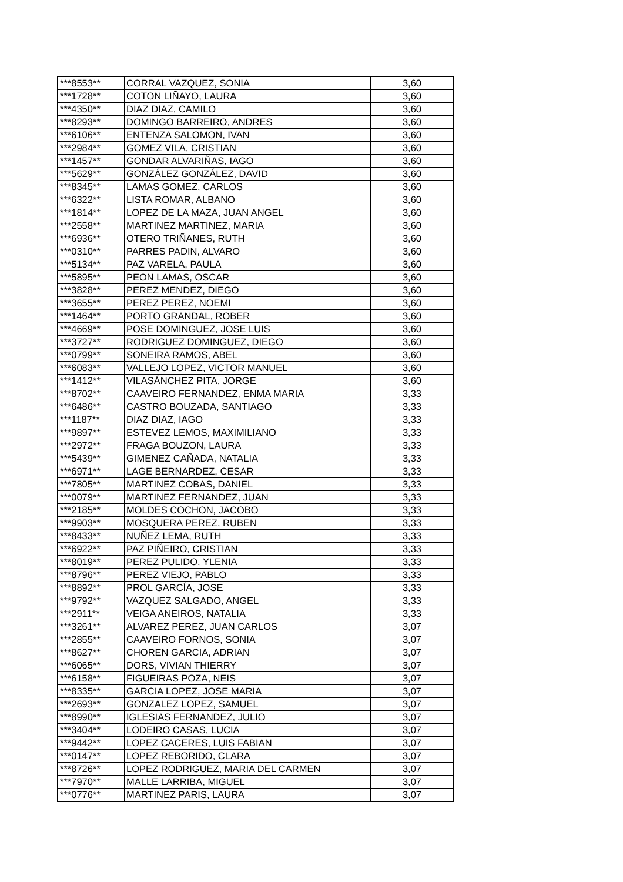| ***8553** | CORRAL VAZQUEZ, SONIA | 3,60 |
| ***1728** | COTON LIÑAYO, LAURA | 3,60 |
| ***4350** | DIAZ DIAZ, CAMILO | 3,60 |
| ***8293** | DOMINGO BARREIRO, ANDRES | 3,60 |
| ***6106** | ENTENZA SALOMON, IVAN | 3,60 |
| ***2984** | GOMEZ VILA, CRISTIAN | 3,60 |
| ***1457** | GONDAR ALVARIÑAS, IAGO | 3,60 |
| ***5629** | GONZÁLEZ GONZÁLEZ, DAVID | 3,60 |
| ***8345** | LAMAS GOMEZ, CARLOS | 3,60 |
| ***6322** | LISTA ROMAR, ALBANO | 3,60 |
| ***1814** | LOPEZ DE LA MAZA, JUAN ANGEL | 3,60 |
| ***2558** | MARTINEZ MARTINEZ, MARIA | 3,60 |
| ***6936** | OTERO TRIÑANES, RUTH | 3,60 |
| ***0310** | PARRES PADIN, ALVARO | 3,60 |
| ***5134** | PAZ VARELA, PAULA | 3,60 |
| ***5895** | PEON LAMAS, OSCAR | 3,60 |
| ***3828** | PEREZ MENDEZ, DIEGO | 3,60 |
| ***3655** | PEREZ PEREZ, NOEMI | 3,60 |
| ***1464** | PORTO GRANDAL, ROBER | 3,60 |
| ***4669** | POSE DOMINGUEZ, JOSE LUIS | 3,60 |
| ***3727** | RODRIGUEZ DOMINGUEZ, DIEGO | 3,60 |
| ***0799** | SONEIRA RAMOS, ABEL | 3,60 |
| ***6083** | VALLEJO LOPEZ, VICTOR MANUEL | 3,60 |
| ***1412** | VILASÁNCHEZ PITA, JORGE | 3,60 |
| ***8702** | CAAVEIRO FERNANDEZ, ENMA MARIA | 3,33 |
| ***6486** | CASTRO BOUZADA, SANTIAGO | 3,33 |
| ***1187** | DIAZ DIAZ, IAGO | 3,33 |
| ***9897** | ESTEVEZ LEMOS, MAXIMILIANO | 3,33 |
| ***2972** | FRAGA BOUZON, LAURA | 3,33 |
| ***5439** | GIMENEZ CAÑADA, NATALIA | 3,33 |
| ***6971** | LAGE BERNARDEZ, CESAR | 3,33 |
| ***7805** | MARTINEZ COBAS, DANIEL | 3,33 |
| ***0079** | MARTINEZ FERNANDEZ, JUAN | 3,33 |
| ***2185** | MOLDES COCHON, JACOBO | 3,33 |
| ***9903** | MOSQUERA PEREZ, RUBEN | 3,33 |
| ***8433** | NUÑEZ LEMA, RUTH | 3,33 |
| ***6922** | PAZ PIÑEIRO, CRISTIAN | 3,33 |
| ***8019** | PEREZ PULIDO, YLENIA | 3,33 |
| ***8796** | PEREZ VIEJO, PABLO | 3,33 |
| ***8892** | PROL GARCÍA, JOSE | 3,33 |
| ***9792** | VAZQUEZ SALGADO, ANGEL | 3,33 |
| ***2911** | VEIGA ANEIROS, NATALIA | 3,33 |
| ***3261** | ALVAREZ PEREZ, JUAN CARLOS | 3,07 |
| ***2855** | CAAVEIRO FORNOS, SONIA | 3,07 |
| ***8627** | CHOREN GARCIA, ADRIAN | 3,07 |
| ***6065** | DORS, VIVIAN THIERRY | 3,07 |
| ***6158** | FIGUEIRAS POZA, NEIS | 3,07 |
| ***8335** | GARCIA LOPEZ, JOSE MARIA | 3,07 |
| ***2693** | GONZALEZ LOPEZ, SAMUEL | 3,07 |
| ***8990** | IGLESIAS FERNANDEZ, JULIO | 3,07 |
| ***3404** | LODEIRO CASAS, LUCIA | 3,07 |
| ***9442** | LOPEZ CACERES, LUIS FABIAN | 3,07 |
| ***0147** | LOPEZ REBORIDO, CLARA | 3,07 |
| ***8726** | LOPEZ RODRIGUEZ, MARIA DEL CARMEN | 3,07 |
| ***7970** | MALLE LARRIBA, MIGUEL | 3,07 |
| ***0776** | MARTINEZ PARIS, LAURA | 3,07 |